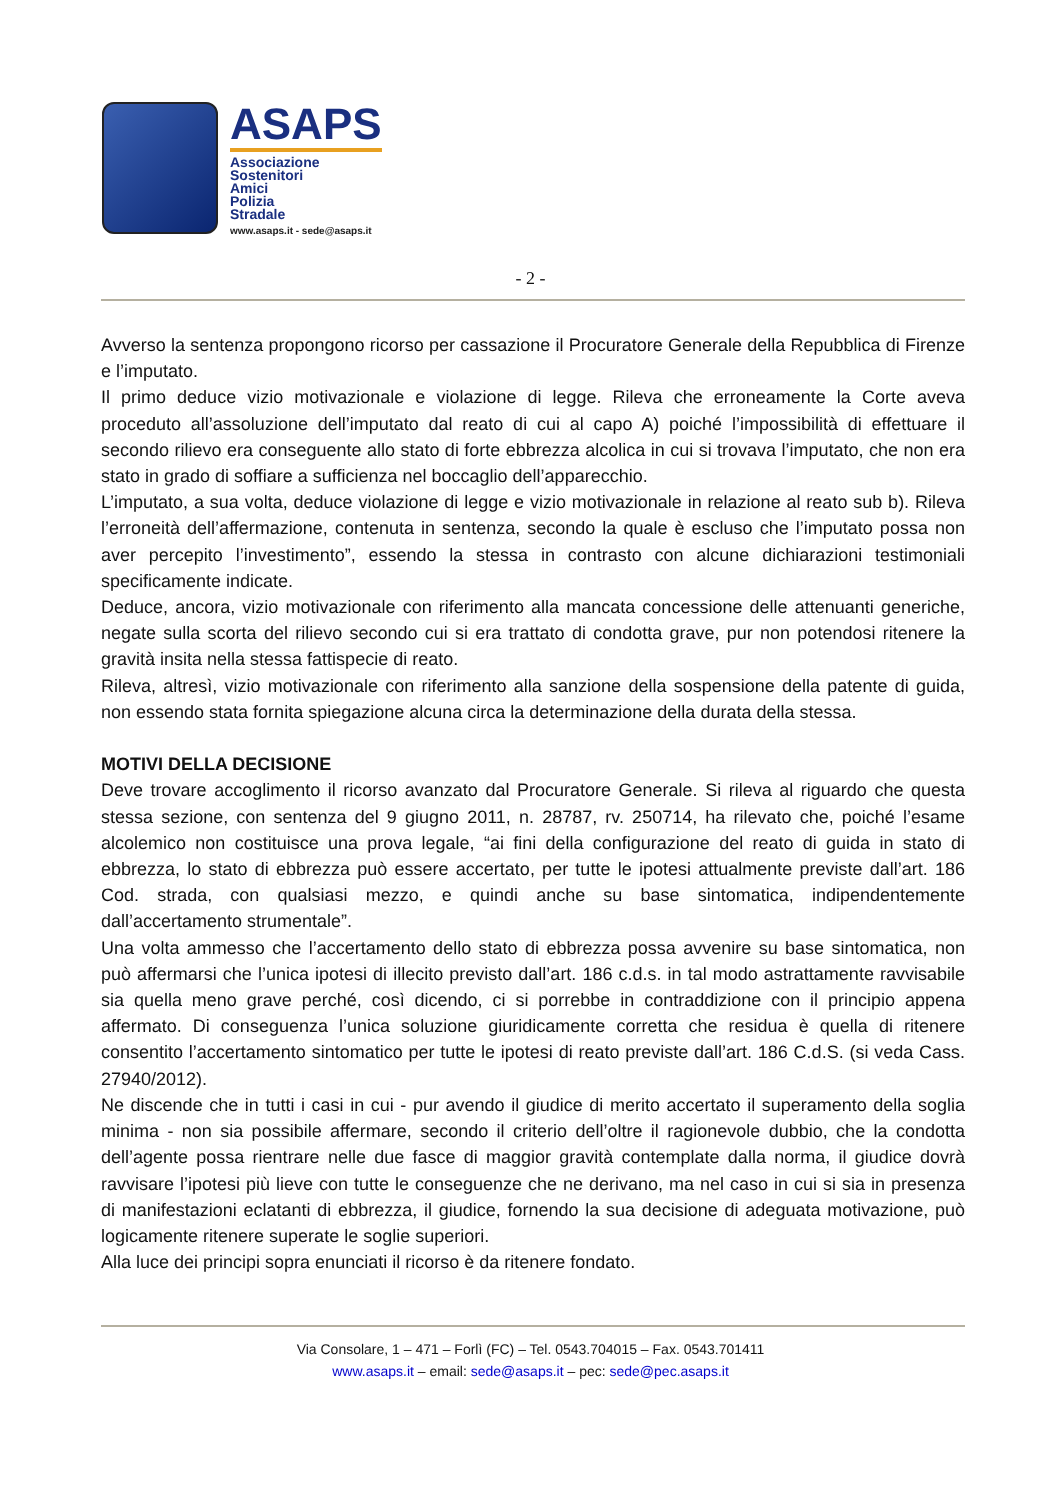ASAPS
Associazione
Sostenitori
Amici
Polizia
Stradale
www.asaps.it - sede@asaps.it
- 2 -
Avverso la sentenza propongono ricorso per cassazione il Procuratore Generale della Repubblica di Firenze e l’imputato.
Il primo deduce vizio motivazionale e violazione di legge. Rileva che erroneamente la Corte aveva proceduto all’assoluzione dell’imputato dal reato di cui al capo A) poiché l’impossibilità di effettuare il secondo rilievo era conseguente allo stato di forte ebbrezza alcolica in cui si trovava l’imputato, che non era stato in grado di soffiare a sufficienza nel boccaglio dell’apparecchio.
L’imputato, a sua volta, deduce violazione di legge e vizio motivazionale in relazione al reato sub b). Rileva l’erroneità dell’affermazione, contenuta in sentenza, secondo la quale è escluso che l’imputato possa non aver percepito l’investimento”, essendo la stessa in contrasto con alcune dichiarazioni testimoniali specificamente indicate.
Deduce, ancora, vizio motivazionale con riferimento alla mancata concessione delle attenuanti generiche, negate sulla scorta del rilievo secondo cui si era trattato di condotta grave, pur non potendosi ritenere la gravità insita nella stessa fattispecie di reato.
Rileva, altresì, vizio motivazionale con riferimento alla sanzione della sospensione della patente di guida, non essendo stata fornita spiegazione alcuna circa la determinazione della durata della stessa.
MOTIVI DELLA DECISIONE
Deve trovare accoglimento il ricorso avanzato dal Procuratore Generale. Si rileva al riguardo che questa stessa sezione, con sentenza del 9 giugno 2011, n. 28787, rv. 250714, ha rilevato che, poiché l’esame alcolemico non costituisce una prova legale, “ai fini della configurazione del reato di guida in stato di ebbrezza, lo stato di ebbrezza può essere accertato, per tutte le ipotesi attualmente previste dall’art. 186 Cod. strada, con qualsiasi mezzo, e quindi anche su base sintomatica, indipendentemente dall’accertamento strumentale”.
Una volta ammesso che l’accertamento dello stato di ebbrezza possa avvenire su base sintomatica, non può affermarsi che l’unica ipotesi di illecito previsto dall’art. 186 c.d.s. in tal modo astrattamente ravvisabile sia quella meno grave perché, così dicendo, ci si porrebbe in contraddizione con il principio appena affermato. Di conseguenza l’unica soluzione giuridicamente corretta che residua è quella di ritenere consentito l’accertamento sintomatico per tutte le ipotesi di reato previste dall’art. 186 C.d.S. (si veda Cass. 27940/2012).
Ne discende che in tutti i casi in cui - pur avendo il giudice di merito accertato il superamento della soglia minima - non sia possibile affermare, secondo il criterio dell’oltre il ragionevole dubbio, che la condotta dell’agente possa rientrare nelle due fasce di maggior gravità contemplate dalla norma, il giudice dovrà ravvisare l’ipotesi più lieve con tutte le conseguenze che ne derivano, ma nel caso in cui si sia in presenza di manifestazioni eclatanti di ebbrezza, il giudice, fornendo la sua decisione di adeguata motivazione, può logicamente ritenere superate le soglie superiori.
Alla luce dei principi sopra enunciati il ricorso è da ritenere fondato.
Via Consolare, 1 – 471 – Forlì (FC) – Tel. 0543.704015 – Fax. 0543.701411
www.asaps.it – email: sede@asaps.it – pec: sede@pec.asaps.it